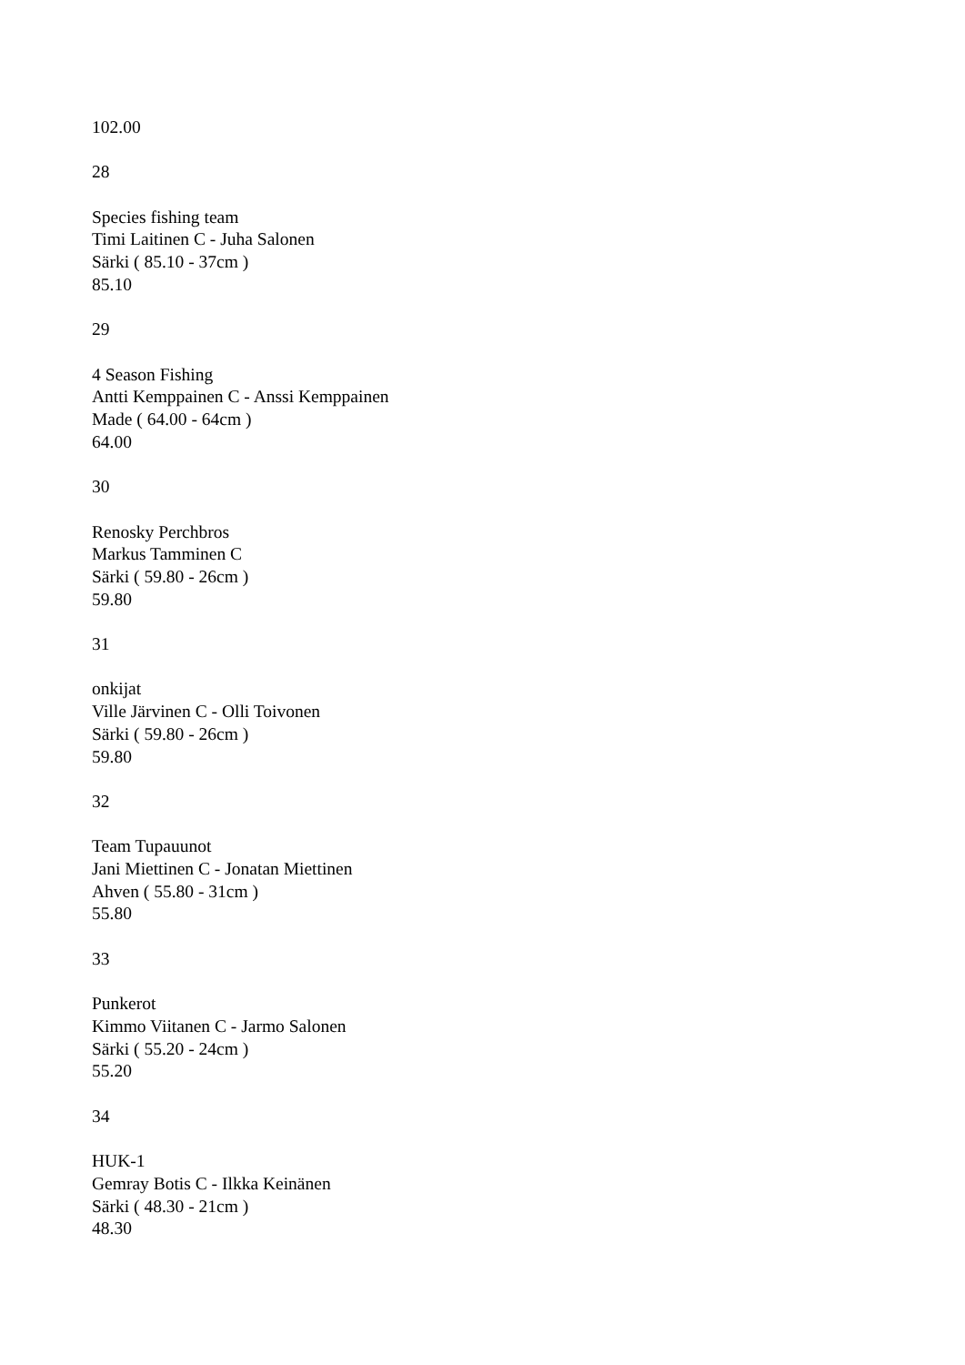102.00
28
Species fishing team
Timi Laitinen C - Juha Salonen
Särki ( 85.10 - 37cm )
85.10
29
4 Season Fishing
Antti Kemppainen C - Anssi Kemppainen
Made ( 64.00 - 64cm )
64.00
30
Renosky Perchbros
Markus Tamminen C
Särki ( 59.80 - 26cm )
59.80
31
onkijat
Ville Järvinen C - Olli Toivonen
Särki ( 59.80 - 26cm )
59.80
32
Team Tupauunot
Jani Miettinen C - Jonatan Miettinen
Ahven ( 55.80 - 31cm )
55.80
33
Punkerot
Kimmo Viitanen C - Jarmo Salonen
Särki ( 55.20 - 24cm )
55.20
34
HUK-1
Gemray Botis C - Ilkka Keinänen
Särki ( 48.30 - 21cm )
48.30